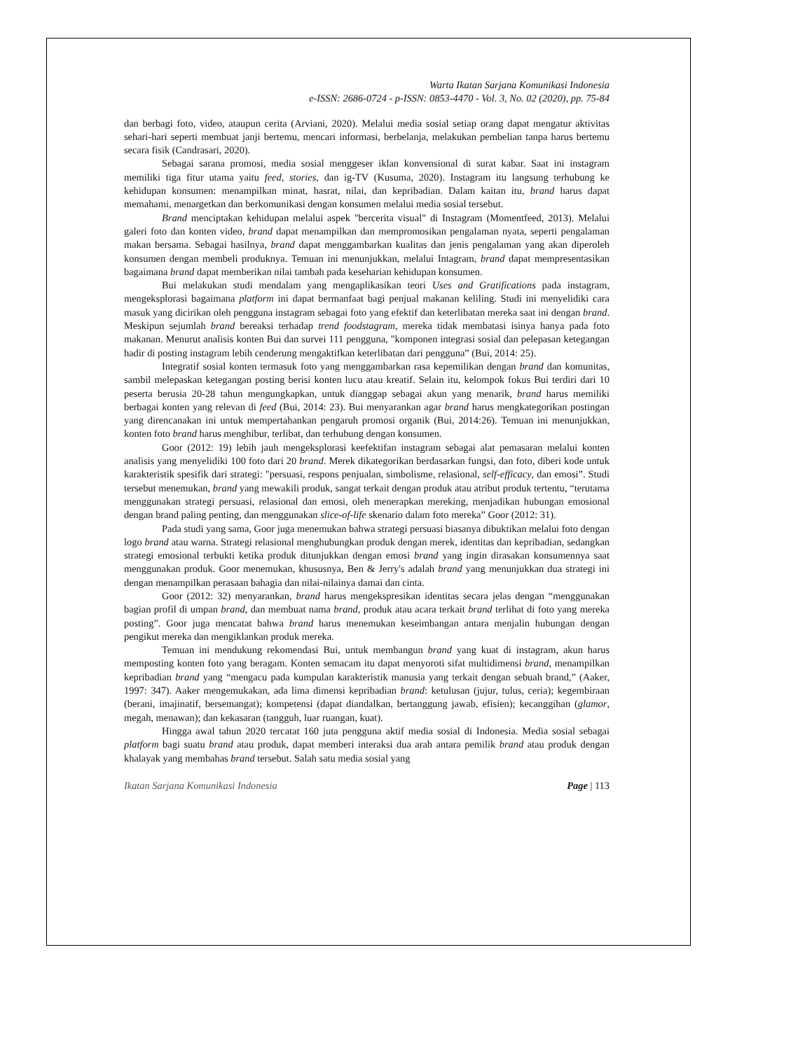Warta Ikatan Sarjana Komunikasi Indonesia
e-ISSN: 2686-0724 - p-ISSN: 0853-4470 - Vol. 3, No. 02 (2020), pp. 75-84
dan berbagi foto, video, ataupun cerita (Arviani, 2020). Melalui media sosial setiap orang dapat mengatur aktivitas sehari-hari seperti membuat janji bertemu, mencari informasi, berbelanja, melakukan pembelian tanpa harus bertemu secara fisik (Candrasari, 2020).
Sebagai sarana promosi, media sosial menggeser iklan konvensional di surat kabar. Saat ini instagram memiliki tiga fitur utama yaitu feed, stories, dan ig-TV (Kusuma, 2020). Instagram itu langsung terhubung ke kehidupan konsumen: menampilkan minat, hasrat, nilai, dan kepribadian. Dalam kaitan itu, brand harus dapat memahami, menargetkan dan berkomunikasi dengan konsumen melalui media sosial tersebut.
Brand menciptakan kehidupan melalui aspek "bercerita visual" di Instagram (Momentfeed, 2013). Melalui galeri foto dan konten video, brand dapat menampilkan dan mempromosikan pengalaman nyata, seperti pengalaman makan bersama. Sebagai hasilnya, brand dapat menggambarkan kualitas dan jenis pengalaman yang akan diperoleh konsumen dengan membeli produknya. Temuan ini menunjukkan, melalui Intagram, brand dapat mempresentasikan bagaimana brand dapat memberikan nilai tambah pada keseharian kehidupan konsumen.
Bui melakukan studi mendalam yang mengaplikasikan teori Uses and Gratifications pada instagram, mengeksplorasi bagaimana platform ini dapat bermanfaat bagi penjual makanan keliling. Studi ini menyelidiki cara masuk yang dicirikan oleh pengguna instagram sebagai foto yang efektif dan keterlibatan mereka saat ini dengan brand. Meskipun sejumlah brand bereaksi terhadap trend foodstagram, mereka tidak membatasi isinya hanya pada foto makanan. Menurut analisis konten Bui dan survei 111 pengguna, "komponen integrasi sosial dan pelepasan ketegangan hadir di posting instagram lebih cenderung mengaktifkan keterlibatan dari pengguna” (Bui, 2014: 25).
Integratif sosial konten termasuk foto yang menggambarkan rasa kepemilikan dengan brand dan komunitas, sambil melepaskan ketegangan posting berisi konten lucu atau kreatif. Selain itu, kelompok fokus Bui terdiri dari 10 peserta berusia 20-28 tahun mengungkapkan, untuk dianggap sebagai akun yang menarik, brand harus memiliki berbagai konten yang relevan di feed (Bui, 2014: 23). Bui menyarankan agar brand harus mengkategorikan postingan yang direncanakan ini untuk mempertahankan pengaruh promosi organik (Bui, 2014:26). Temuan ini menunjukkan, konten foto brand harus menghibur, terlibat, dan terhubung dengan konsumen.
Goor (2012: 19) lebih jauh mengeksplorasi keefektifan instagram sebagai alat pemasaran melalui konten analisis yang menyelidiki 100 foto dari 20 brand. Merek dikategorikan berdasarkan fungsi, dan foto, diberi kode untuk karakteristik spesifik dari strategi: "persuasi, respons penjualan, simbolisme, relasional, self-efficacy, dan emosi”. Studi tersebut menemukan, brand yang mewakili produk, sangat terkait dengan produk atau atribut produk tertentu, “terutama menggunakan strategi persuasi, relasional dan emosi, oleh menerapkan mereking, menjadikan hubungan emosional dengan brand paling penting, dan menggunakan slice-of-life skenario dalam foto mereka” Goor (2012: 31).
Pada studi yang sama, Goor juga menemukan bahwa strategi persuasi biasanya dibuktikan melalui foto dengan logo brand atau warna. Strategi relasional menghubungkan produk dengan merek, identitas dan kepribadian, sedangkan strategi emosional terbukti ketika produk ditunjukkan dengan emosi brand yang ingin dirasakan konsumennya saat menggunakan produk. Goor menemukan, khususnya, Ben & Jerry's adalah brand yang menunjukkan dua strategi ini dengan menampilkan perasaan bahagia dan nilai-nilainya damai dan cinta.
Goor (2012: 32) menyarankan, brand harus mengekspresikan identitas secara jelas dengan “menggunakan bagian profil di umpan brand, dan membuat nama brand, produk atau acara terkait brand terlihat di foto yang mereka posting”. Goor juga mencatat bahwa brand harus menemukan keseimbangan antara menjalin hubungan dengan pengikut mereka dan mengiklankan produk mereka.
Temuan ini mendukung rekomendasi Bui, untuk membangun brand yang kuat di instagram, akun harus memposting konten foto yang beragam. Konten semacam itu dapat menyoroti sifat multidimensi brand, menampilkan kepribadian brand yang “mengacu pada kumpulan karakteristik manusia yang terkait dengan sebuah brand,” (Aaker, 1997: 347). Aaker mengemukakan, ada lima dimensi kepribadian brand: ketulusan (jujur, tulus, ceria); kegembiraan (berani, imajinatif, bersemangat); kompetensi (dapat diandalkan, bertanggung jawab, efisien); kecanggihan (glamor, megah, menawan); dan kekasaran (tangguh, luar ruangan, kuat).
Hingga awal tahun 2020 tercatat 160 juta pengguna aktif media sosial di Indonesia. Media sosial sebagai platform bagi suatu brand atau produk, dapat memberi interaksi dua arah antara pemilik brand atau produk dengan khalayak yang membahas brand tersebut. Salah satu media sosial yang
Ikatan Sarjana Komunikasi Indonesia Page | 113